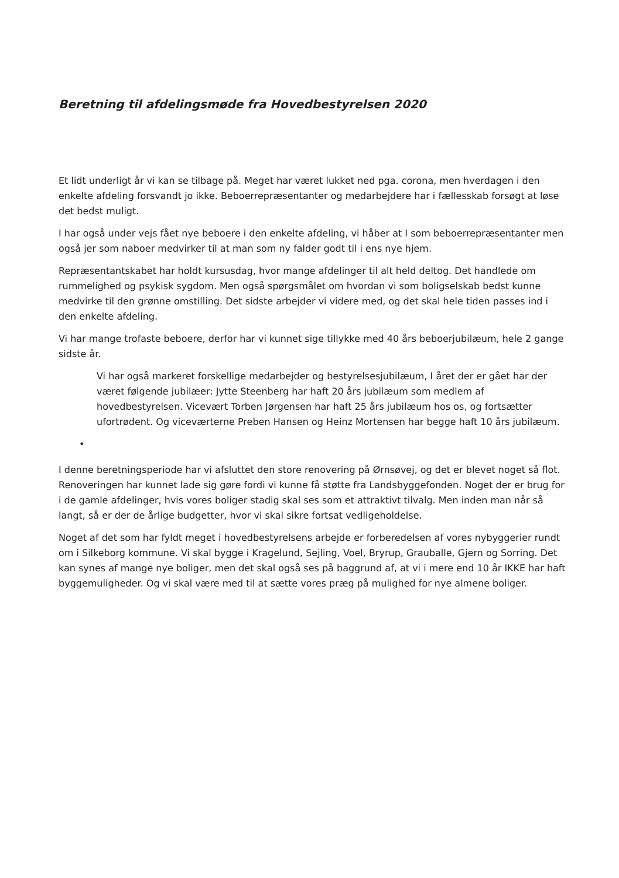Beretning til afdelingsmøde fra Hovedbestyrelsen 2020
Et lidt underligt år vi kan se tilbage på. Meget har været lukket ned pga. corona, men hverdagen i den enkelte afdeling forsvandt jo ikke. Beboerrepræsentanter og medarbejdere har i fællesskab forsøgt at løse det bedst muligt.
I har også under vejs fået nye beboere i den enkelte afdeling, vi håber at I som beboerrepræsentanter men også jer som naboer medvirker til at man som ny falder godt til i ens nye hjem.
Repræsentantskabet har holdt kursusdag, hvor mange afdelinger til alt held deltog. Det handlede om rummelighed og psykisk sygdom. Men også spørgsmålet om hvordan vi som boligselskab bedst kunne medvirke til den grønne omstilling. Det sidste arbejder vi videre med, og det skal hele tiden passes ind i den enkelte afdeling.
Vi har mange trofaste beboere, derfor har vi kunnet sige tillykke med 40 års beboerjubilæum, hele 2 gange sidste år.
Vi har også markeret forskellige medarbejder og bestyrelsesjubilæum, I året der er gået har der været følgende jubilæer: Jytte Steenberg har haft 20 års jubilæum som medlem af hovedbestyrelsen. Vicevært Torben Jørgensen har haft 25 års jubilæum hos os, og fortsætter ufortrødent. Og viceværterne Preben Hansen og Heinz Mortensen har begge haft 10 års jubilæum.
•
I denne beretningsperiode har vi afsluttet den store renovering på Ørnsøvej, og det er blevet noget så flot. Renoveringen har kunnet lade sig gøre fordi vi kunne få støtte fra Landsbyggefonden. Noget der er brug for i de gamle afdelinger, hvis vores boliger stadig skal ses som et attraktivt tilvalg. Men inden man når så langt, så er der de årlige budgetter, hvor vi skal sikre fortsat vedligeholdelse.
Noget af det som har fyldt meget i hovedbestyrelsens arbejde er forberedelsen af vores nybyggerier rundt om i Silkeborg kommune. Vi skal bygge i Kragelund, Sejling, Voel, Bryrup, Grauballe, Gjern og Sorring. Det kan synes af mange nye boliger, men det skal også ses på baggrund af, at vi i mere end 10 år IKKE har haft byggemuligheder. Og vi skal være med til at sætte vores præg på mulighed for nye almene boliger.